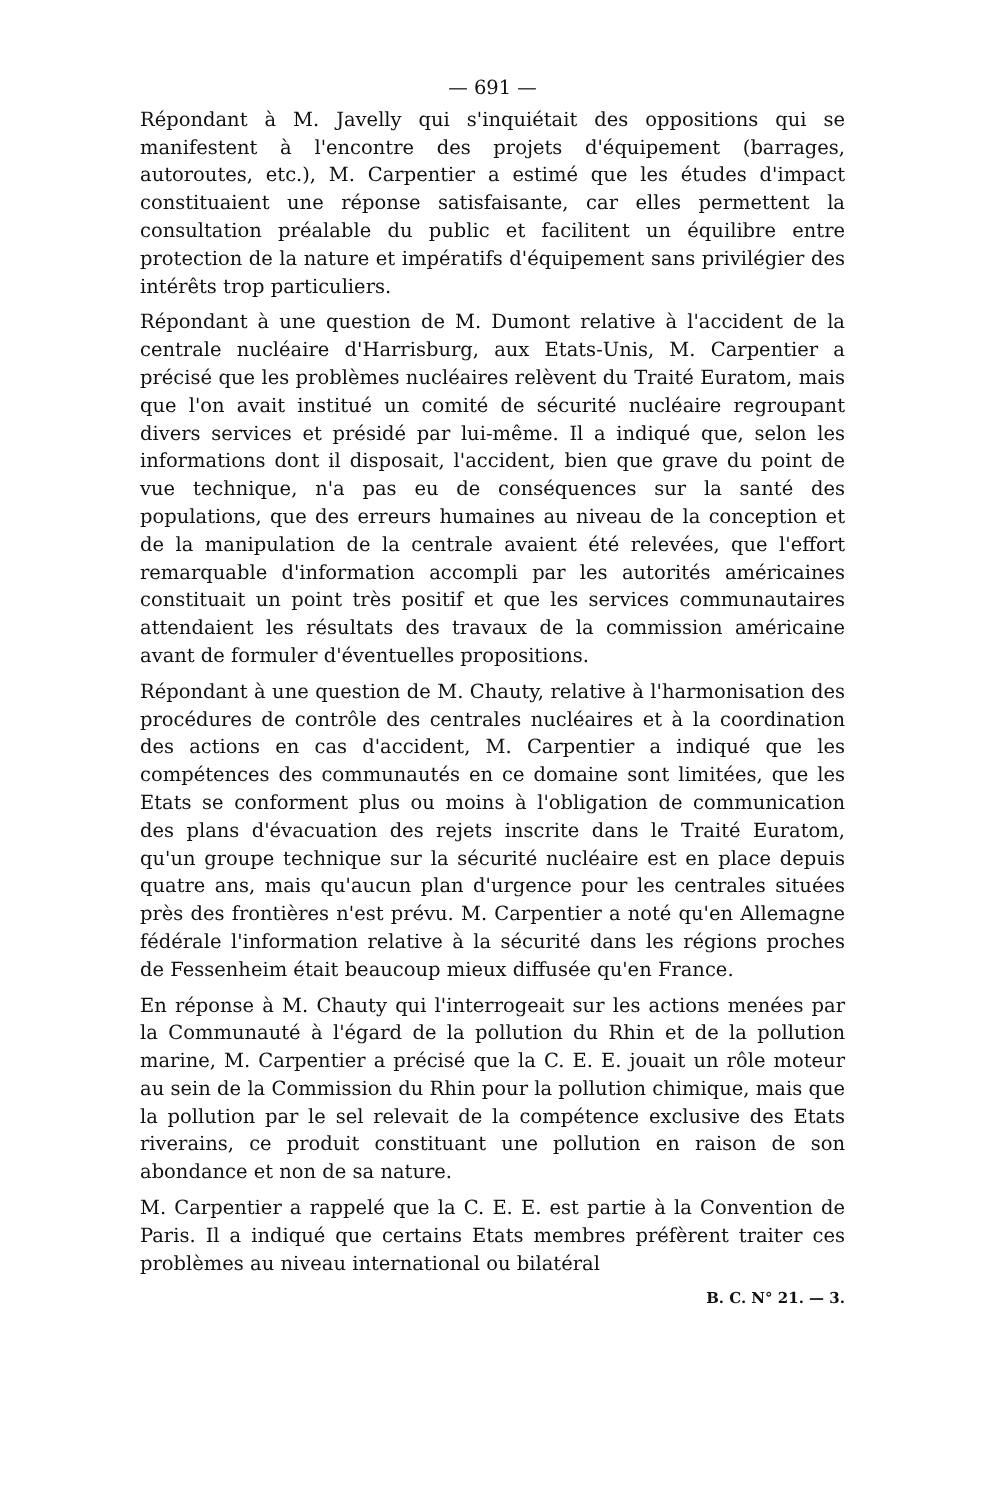— 691 —
Répondant à M. Javelly qui s'inquiétait des oppositions qui se manifestent à l'encontre des projets d'équipement (barrages, autoroutes, etc.), M. Carpentier a estimé que les études d'impact constituaient une réponse satisfaisante, car elles permettent la consultation préalable du public et facilitent un équilibre entre protection de la nature et impératifs d'équipement sans privilégier des intérêts trop particuliers.
Répondant à une question de M. Dumont relative à l'accident de la centrale nucléaire d'Harrisburg, aux Etats-Unis, M. Carpentier a précisé que les problèmes nucléaires relèvent du Traité Euratom, mais que l'on avait institué un comité de sécurité nucléaire regroupant divers services et présidé par lui-même. Il a indiqué que, selon les informations dont il disposait, l'accident, bien que grave du point de vue technique, n'a pas eu de conséquences sur la santé des populations, que des erreurs humaines au niveau de la conception et de la manipulation de la centrale avaient été relevées, que l'effort remarquable d'information accompli par les autorités américaines constituait un point très positif et que les services communautaires attendaient les résultats des travaux de la commission américaine avant de formuler d'éventuelles propositions.
Répondant à une question de M. Chauty, relative à l'harmonisation des procédures de contrôle des centrales nucléaires et à la coordination des actions en cas d'accident, M. Carpentier a indiqué que les compétences des communautés en ce domaine sont limitées, que les Etats se conforment plus ou moins à l'obligation de communication des plans d'évacuation des rejets inscrite dans le Traité Euratom, qu'un groupe technique sur la sécurité nucléaire est en place depuis quatre ans, mais qu'aucun plan d'urgence pour les centrales situées près des frontières n'est prévu. M. Carpentier a noté qu'en Allemagne fédérale l'information relative à la sécurité dans les régions proches de Fessenheim était beaucoup mieux diffusée qu'en France.
En réponse à M. Chauty qui l'interrogeait sur les actions menées par la Communauté à l'égard de la pollution du Rhin et de la pollution marine, M. Carpentier a précisé que la C. E. E. jouait un rôle moteur au sein de la Commission du Rhin pour la pollution chimique, mais que la pollution par le sel relevait de la compétence exclusive des Etats riverains, ce produit constituant une pollution en raison de son abondance et non de sa nature.
M. Carpentier a rappelé que la C. E. E. est partie à la Convention de Paris. Il a indiqué que certains Etats membres préfèrent traiter ces problèmes au niveau international ou bilatéral
B. C. N° 21. — 3.